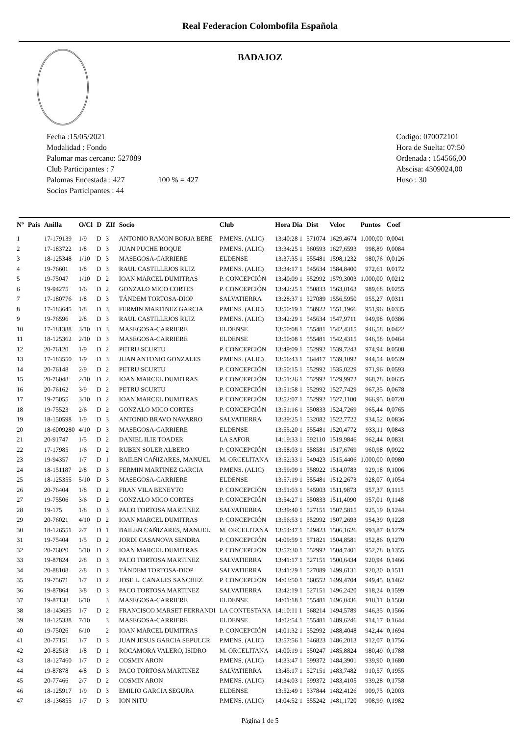Real Federacion Colombofila Española
BADAJOZ
Fecha :15/05/2021
Modalidad : Fondo
Palomar mas cercano: 527089
Club Participantes : 7
Palomas Encestada : 427 100 % = 427
Socios Participantes : 44
Codigo: 070072101
Hora de Suelta: 07:50
Ordenada : 154566,00
Abscisa: 4309024,00
Huso : 30
| Nº | Pais | Anilla | O/Cl | D | ZIf | Socio | Club | Hora Dia | Dist | Veloc | Puntos | Coef |
| --- | --- | --- | --- | --- | --- | --- | --- | --- | --- | --- | --- | --- |
| 1 | | 17-179139 | 1/9 | D | 3 | ANTONIO RAMON BORJA BERE | P.MENS. (ALIC) | 13:40:28 1 | 571074 | 1629,4674 | 1.000,00 | 0,0041 |
| 2 | | 17-183722 | 1/8 | D | 3 | JUAN PUCHE ROQUE | P.MENS. (ALIC) | 13:34:25 1 | 560593 | 1627,6593 | 998,89 | 0,0084 |
| 3 | | 18-125348 | 1/10 | D | 3 | MASEGOSA-CARRIERE | ELDENSE | 13:37:35 1 | 555481 | 1598,1232 | 980,76 | 0,0126 |
| 4 | | 19-76601 | 1/8 | D | 3 | RAUL CASTILLEJOS RUIZ | P.MENS. (ALIC) | 13:34:17 1 | 545634 | 1584,8400 | 972,61 | 0,0172 |
| 5 | | 19-75047 | 1/10 | D | 2 | IOAN MARCEL DUMITRAS | P. CONCEPCIÓN | 13:40:09 1 | 552992 | 1579,3003 | 1.000,00 | 0,0212 |
| 6 | | 19-94275 | 1/6 | D | 2 | GONZALO MICO CORTES | P. CONCEPCIÓN | 13:42:25 1 | 550833 | 1563,0163 | 989,68 | 0,0255 |
| 7 | | 17-180776 | 1/8 | D | 3 | TÁNDEM TORTOSA-DIOP | SALVATIERRA | 13:28:37 1 | 527089 | 1556,5950 | 955,27 | 0,0311 |
| 8 | | 17-183645 | 1/8 | D | 3 | FERMIN MARTINEZ GARCIA | P.MENS. (ALIC) | 13:50:19 1 | 558922 | 1551,1966 | 951,96 | 0,0335 |
| 9 | | 19-76596 | 2/8 | D | 3 | RAUL CASTILLEJOS RUIZ | P.MENS. (ALIC) | 13:42:29 1 | 545634 | 1547,9711 | 949,98 | 0,0386 |
| 10 | | 17-181388 | 3/10 | D | 3 | MASEGOSA-CARRIERE | ELDENSE | 13:50:08 1 | 555481 | 1542,4315 | 946,58 | 0,0422 |
| 11 | | 18-125362 | 2/10 | D | 3 | MASEGOSA-CARRIERE | ELDENSE | 13:50:08 1 | 555481 | 1542,4315 | 946,58 | 0,0464 |
| 12 | | 20-76120 | 1/9 | D | 2 | PETRU SCURTU | P. CONCEPCIÓN | 13:49:09 1 | 552992 | 1539,7243 | 974,94 | 0,0508 |
| 13 | | 17-183550 | 1/9 | D | 3 | JUAN ANTONIO GONZALES | P.MENS. (ALIC) | 13:56:43 1 | 564417 | 1539,1092 | 944,54 | 0,0539 |
| 14 | | 20-76148 | 2/9 | D | 2 | PETRU SCURTU | P. CONCEPCIÓN | 13:50:15 1 | 552992 | 1535,0229 | 971,96 | 0,0593 |
| 15 | | 20-76048 | 2/10 | D | 2 | IOAN MARCEL DUMITRAS | P. CONCEPCIÓN | 13:51:26 1 | 552992 | 1529,9972 | 968,78 | 0,0635 |
| 16 | | 20-76162 | 3/9 | D | 2 | PETRU SCURTU | P. CONCEPCIÓN | 13:51:58 1 | 552992 | 1527,7429 | 967,35 | 0,0678 |
| 17 | | 19-75055 | 3/10 | D | 2 | IOAN MARCEL DUMITRAS | P. CONCEPCIÓN | 13:52:07 1 | 552992 | 1527,1100 | 966,95 | 0,0720 |
| 18 | | 19-75523 | 2/6 | D | 2 | GONZALO MICO CORTES | P. CONCEPCIÓN | 13:51:16 1 | 550833 | 1524,7269 | 965,44 | 0,0765 |
| 19 | | 18-150598 | 1/9 | D | 3 | ANTONIO BRAVO NAVARRO | SALVATIERRA | 13:39:25 1 | 532082 | 1522,7722 | 934,52 | 0,0836 |
| 20 | | 18-6009280 | 4/10 | D | 3 | MASEGOSA-CARRIERE | ELDENSE | 13:55:20 1 | 555481 | 1520,4772 | 933,11 | 0,0843 |
| 21 | | 20-91747 | 1/5 | D | 2 | DANIEL ILIE TOADER | LA SAFOR | 14:19:33 1 | 592110 | 1519,9846 | 962,44 | 0,0831 |
| 22 | | 17-17985 | 1/6 | D | 2 | RUBEN SOLER ALBERO | P. CONCEPCIÓN | 13:58:03 1 | 558581 | 1517,6769 | 960,98 | 0,0922 |
| 23 | | 19-94357 | 1/7 | D | 1 | BAILEN CAÑIZARES, MANUEL | M. ORCELITANA | 13:52:33 1 | 549423 | 1515,4406 | 1.000,00 | 0,0980 |
| 24 | | 18-151187 | 2/8 | D | 3 | FERMIN MARTINEZ GARCIA | P.MENS. (ALIC) | 13:59:09 1 | 558922 | 1514,0783 | 929,18 | 0,1006 |
| 25 | | 18-125355 | 5/10 | D | 3 | MASEGOSA-CARRIERE | ELDENSE | 13:57:19 1 | 555481 | 1512,2673 | 928,07 | 0,1054 |
| 26 | | 20-76404 | 1/8 | D | 2 | FRAN VILA BENEYTO | P. CONCEPCIÓN | 13:51:03 1 | 545903 | 1511,9873 | 957,37 | 0,1115 |
| 27 | | 19-75506 | 3/6 | D | 2 | GONZALO MICO CORTES | P. CONCEPCIÓN | 13:54:27 1 | 550833 | 1511,4090 | 957,01 | 0,1148 |
| 28 | | 19-175 | 1/8 | D | 3 | PACO TORTOSA MARTINEZ | SALVATIERRA | 13:39:40 1 | 527151 | 1507,5815 | 925,19 | 0,1244 |
| 29 | | 20-76021 | 4/10 | D | 2 | IOAN MARCEL DUMITRAS | P. CONCEPCIÓN | 13:56:53 1 | 552992 | 1507,2693 | 954,39 | 0,1228 |
| 30 | | 18-126551 | 2/7 | D | 1 | BAILEN CAÑIZARES, MANUEL | M. ORCELITANA | 13:54:47 1 | 549423 | 1506,1626 | 993,87 | 0,1279 |
| 31 | | 19-75404 | 1/5 | D | 2 | JORDI CASANOVA SENDRA | P. CONCEPCIÓN | 14:09:59 1 | 571821 | 1504,8581 | 952,86 | 0,1270 |
| 32 | | 20-76020 | 5/10 | D | 2 | IOAN MARCEL DUMITRAS | P. CONCEPCIÓN | 13:57:30 1 | 552992 | 1504,7401 | 952,78 | 0,1355 |
| 33 | | 19-87824 | 2/8 | D | 3 | PACO TORTOSA MARTINEZ | SALVATIERRA | 13:41:17 1 | 527151 | 1500,6434 | 920,94 | 0,1466 |
| 34 | | 20-88108 | 2/8 | D | 3 | TÁNDEM TORTOSA-DIOP | SALVATIERRA | 13:41:29 1 | 527089 | 1499,6131 | 920,30 | 0,1511 |
| 35 | | 19-75671 | 1/7 | D | 2 | JOSE L. CANALES SANCHEZ | P. CONCEPCIÓN | 14:03:50 1 | 560552 | 1499,4704 | 949,45 | 0,1462 |
| 36 | | 19-87864 | 3/8 | D | 3 | PACO TORTOSA MARTINEZ | SALVATIERRA | 13:42:19 1 | 527151 | 1496,2420 | 918,24 | 0,1599 |
| 37 | | 19-87138 | 6/10 | | 3 | MASEGOSA-CARRIERE | ELDENSE | 14:01:18 1 | 555481 | 1496,0436 | 918,11 | 0,1560 |
| 38 | | 18-143635 | 1/7 | D | 2 | FRANCISCO MARSET FERRANDI | LA CONTESTANA | 14:10:11 1 | 568214 | 1494,5789 | 946,35 | 0,1566 |
| 39 | | 18-125338 | 7/10 | | 3 | MASEGOSA-CARRIERE | ELDENSE | 14:02:54 1 | 555481 | 1489,6246 | 914,17 | 0,1644 |
| 40 | | 19-75026 | 6/10 | | 2 | IOAN MARCEL DUMITRAS | P. CONCEPCIÓN | 14:01:32 1 | 552992 | 1488,4048 | 942,44 | 0,1694 |
| 41 | | 20-77151 | 1/7 | D | 3 | JUAN JESUS GARCIA SEPULCR | P.MENS. (ALIC) | 13:57:56 1 | 546823 | 1486,2013 | 912,07 | 0,1756 |
| 42 | | 20-82518 | 1/8 | D | 1 | ROCAMORA VALERO, ISIDRO | M. ORCELITANA | 14:00:19 1 | 550247 | 1485,8824 | 980,49 | 0,1788 |
| 43 | | 18-127460 | 1/7 | D | 2 | COSMIN ARON | P.MENS. (ALIC) | 14:33:47 1 | 599372 | 1484,3901 | 939,90 | 0,1680 |
| 44 | | 19-87878 | 4/8 | D | 3 | PACO TORTOSA MARTINEZ | SALVATIERRA | 13:45:17 1 | 527151 | 1483,7482 | 910,57 | 0,1955 |
| 45 | | 20-77466 | 2/7 | D | 2 | COSMIN ARON | P.MENS. (ALIC) | 14:34:03 1 | 599372 | 1483,4105 | 939,28 | 0,1758 |
| 46 | | 18-125917 | 1/9 | D | 3 | EMILIO GARCIA SEGURA | ELDENSE | 13:52:49 1 | 537844 | 1482,4126 | 909,75 | 0,2003 |
| 47 | | 18-136855 | 1/7 | D | 3 | ION NITU | P.MENS. (ALIC) | 14:04:52 1 | 555242 | 1481,1720 | 908,99 | 0,1982 |
Página 1 de 5